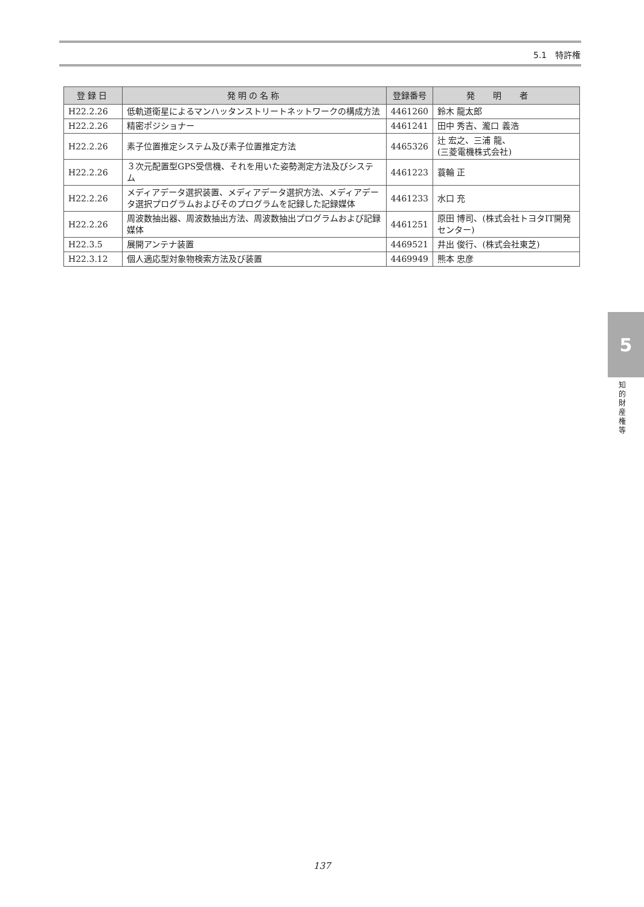5.1　特許権
| 登録日 | 発明の名称 | 登録番号 | 発明者 |
| --- | --- | --- | --- |
| H22.2.26 | 低軌道衛星によるマンハッタンストリートネットワークの構成方法 | 4461260 | 鈴木 龍太郎 |
| H22.2.26 | 精密ポジショナー | 4461241 | 田中 秀吉、瀧口 義浩 |
| H22.2.26 | 素子位置推定システム及び素子位置推定方法 | 4465326 | 辻 宏之、三浦 龍、 (三菱電機株式会社) |
| H22.2.26 | ３次元配置型GPS受信機、それを用いた姿勢測定方法及びシステム | 4461223 | 蓑輪 正 |
| H22.2.26 | メディアデータ選択装置、メディアデータ選択方法、メディアデータ選択プログラムおよびそのプログラムを記録した記録媒体 | 4461233 | 水口 充 |
| H22.2.26 | 周波数抽出器、周波数抽出方法、周波数抽出プログラムおよび記録媒体 | 4461251 | 原田 博司、(株式会社トヨタIT開発センター) |
| H22.3.5 | 展開アンテナ装置 | 4469521 | 井出 俊行、(株式会社東芝) |
| H22.3.12 | 個人適応型対象物検索方法及び装置 | 4469949 | 熊本 忠彦 |
5
知的財産権等
137